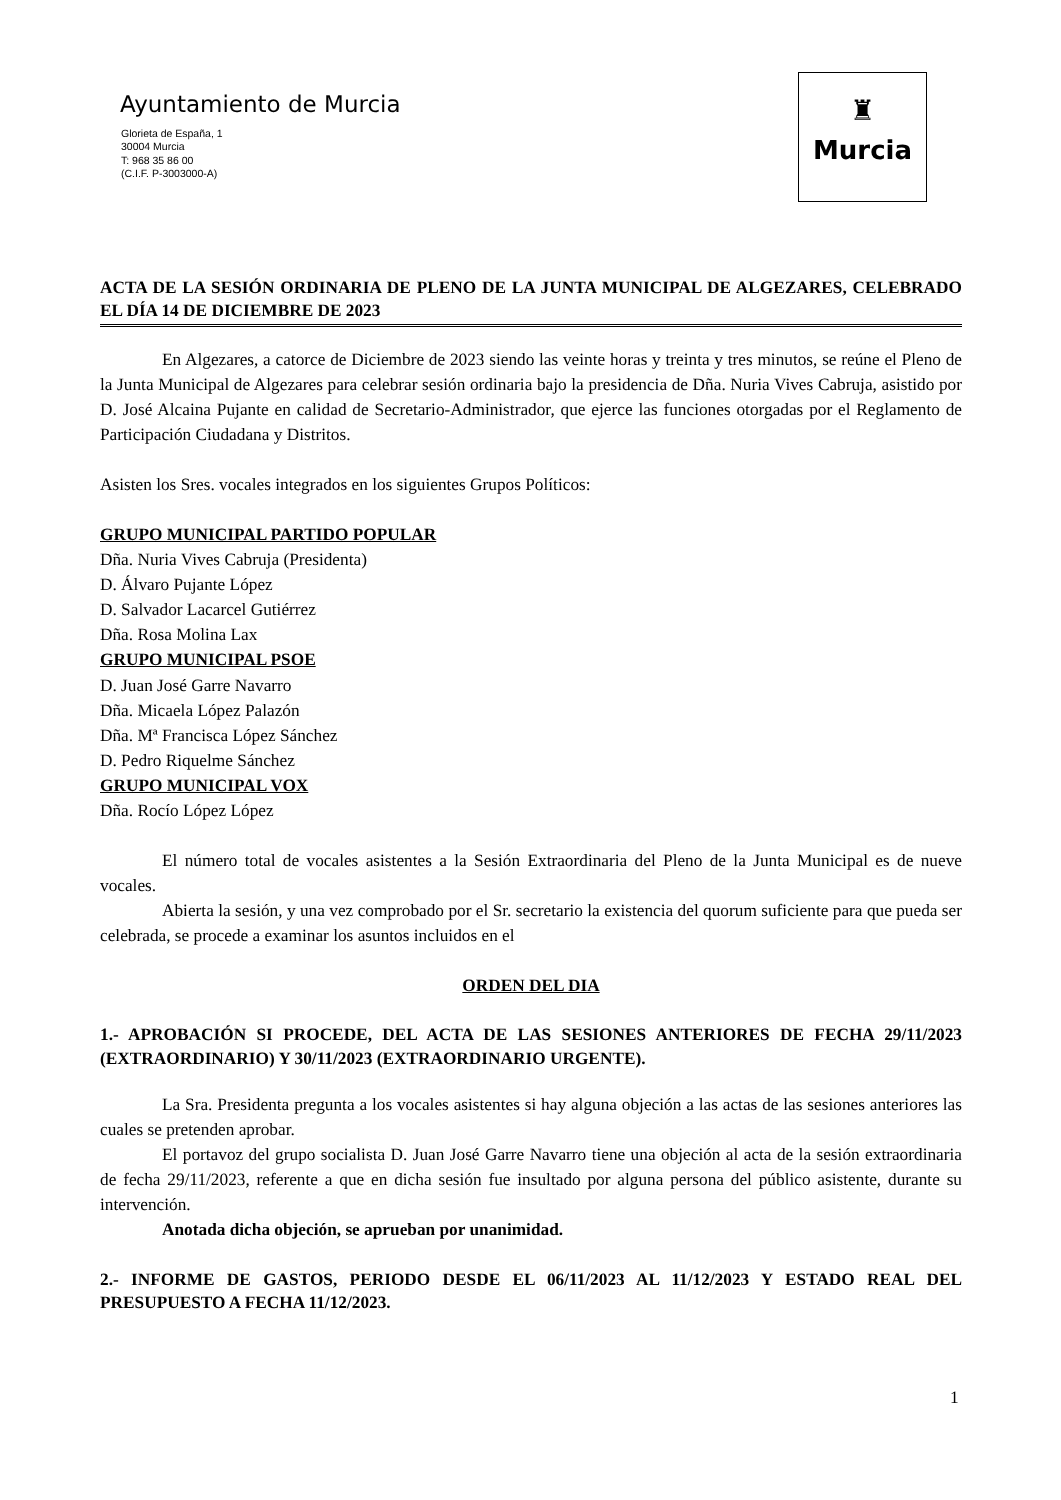Ayuntamiento de Murcia
Glorieta de España, 1
30004 Murcia
T: 968 35 86 00
(C.I.F. P-3003000-A)
♜
Murcia
ACTA DE LA SESIÓN ORDINARIA DE PLENO DE LA JUNTA MUNICIPAL DE ALGEZARES, CELEBRADO EL DÍA 14 DE DICIEMBRE DE 2023
En Algezares, a catorce de Diciembre de 2023 siendo las veinte horas y treinta y tres minutos, se reúne el Pleno de la Junta Municipal de Algezares para celebrar sesión ordinaria bajo la presidencia de Dña. Nuria Vives Cabruja, asistido por D. José Alcaina Pujante en calidad de Secretario-Administrador, que ejerce las funciones otorgadas por el Reglamento de Participación Ciudadana y Distritos.
Asisten los Sres. vocales integrados en los siguientes Grupos Políticos:
GRUPO MUNICIPAL PARTIDO POPULAR
Dña. Nuria Vives Cabruja (Presidenta)
D. Álvaro Pujante López
D. Salvador Lacarcel Gutiérrez
Dña. Rosa Molina Lax
GRUPO MUNICIPAL PSOE
D. Juan José Garre Navarro
Dña. Micaela López Palazón
Dña. Mª Francisca López Sánchez
D. Pedro Riquelme Sánchez
GRUPO MUNICIPAL VOX
Dña. Rocío López López
El número total de vocales asistentes a la Sesión Extraordinaria del Pleno de la Junta Municipal es de nueve vocales.
Abierta la sesión, y una vez comprobado por el Sr. secretario la existencia del quorum suficiente para que pueda ser celebrada, se procede a examinar los asuntos incluidos en el
ORDEN DEL DIA
1.- APROBACIÓN SI PROCEDE, DEL ACTA DE LAS SESIONES ANTERIORES DE FECHA 29/11/2023 (EXTRAORDINARIO) Y 30/11/2023 (EXTRAORDINARIO URGENTE).
La Sra. Presidenta pregunta a los vocales asistentes si hay alguna objeción a las actas de las sesiones anteriores las cuales se pretenden aprobar.
El portavoz del grupo socialista D. Juan José Garre Navarro tiene una objeción al acta de la sesión extraordinaria de fecha 29/11/2023, referente a que en dicha sesión fue insultado por alguna persona del público asistente, durante su intervención.
Anotada dicha objeción, se aprueban por unanimidad.
2.- INFORME DE GASTOS, PERIODO DESDE EL 06/11/2023 AL 11/12/2023 Y ESTADO REAL DEL PRESUPUESTO A FECHA 11/12/2023.
1